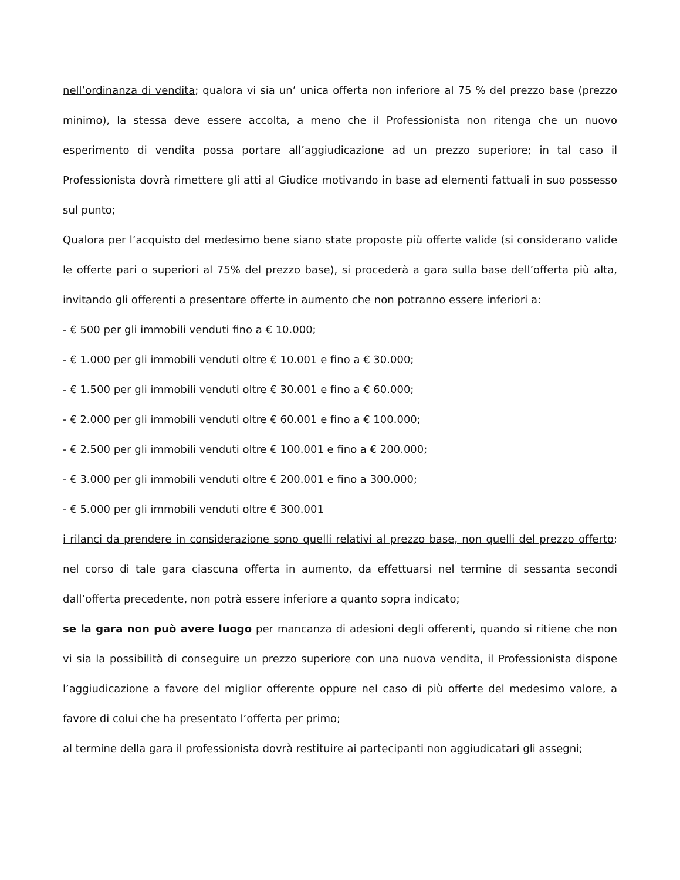nell’ordinanza di vendita; qualora vi sia un’ unica offerta non inferiore al 75 % del prezzo base (prezzo minimo), la stessa deve essere accolta, a meno che il Professionista non ritenga che un nuovo esperimento di vendita possa portare all’aggiudicazione ad un prezzo superiore; in tal caso il Professionista dovrà rimettere gli atti al Giudice motivando in base ad elementi fattuali in suo possesso sul punto;
Qualora per l’acquisto del medesimo bene siano state proposte più offerte valide (si considerano valide le offerte pari o superiori al 75% del prezzo base), si procederà a gara sulla base dell’offerta più alta, invitando gli offerenti a presentare offerte in aumento che non potranno essere inferiori a:
- € 500 per gli immobili venduti fino a € 10.000;
- € 1.000 per gli immobili venduti oltre € 10.001 e fino a € 30.000;
- € 1.500 per gli immobili venduti oltre € 30.001 e fino a € 60.000;
- € 2.000 per gli immobili venduti oltre € 60.001 e fino a € 100.000;
- € 2.500 per gli immobili venduti oltre € 100.001 e fino a € 200.000;
- € 3.000 per gli immobili venduti oltre € 200.001 e fino a 300.000;
- € 5.000 per gli immobili venduti oltre € 300.001
i rilanci da prendere in considerazione sono quelli relativi al prezzo base, non quelli del prezzo offerto; nel corso di tale gara ciascuna offerta in aumento, da effettuarsi nel termine di sessanta secondi dall’offerta precedente, non potrà essere inferiore a quanto sopra indicato;
se la gara non può avere luogo per mancanza di adesioni degli offerenti, quando si ritiene che non vi sia la possibilità di conseguire un prezzo superiore con una nuova vendita, il Professionista dispone l’aggiudicazione a favore del miglior offerente oppure nel caso di più offerte del medesimo valore, a favore di colui che ha presentato l’offerta per primo;
al termine della gara il professionista dovrà restituire ai partecipanti non aggiudicatari gli assegni;